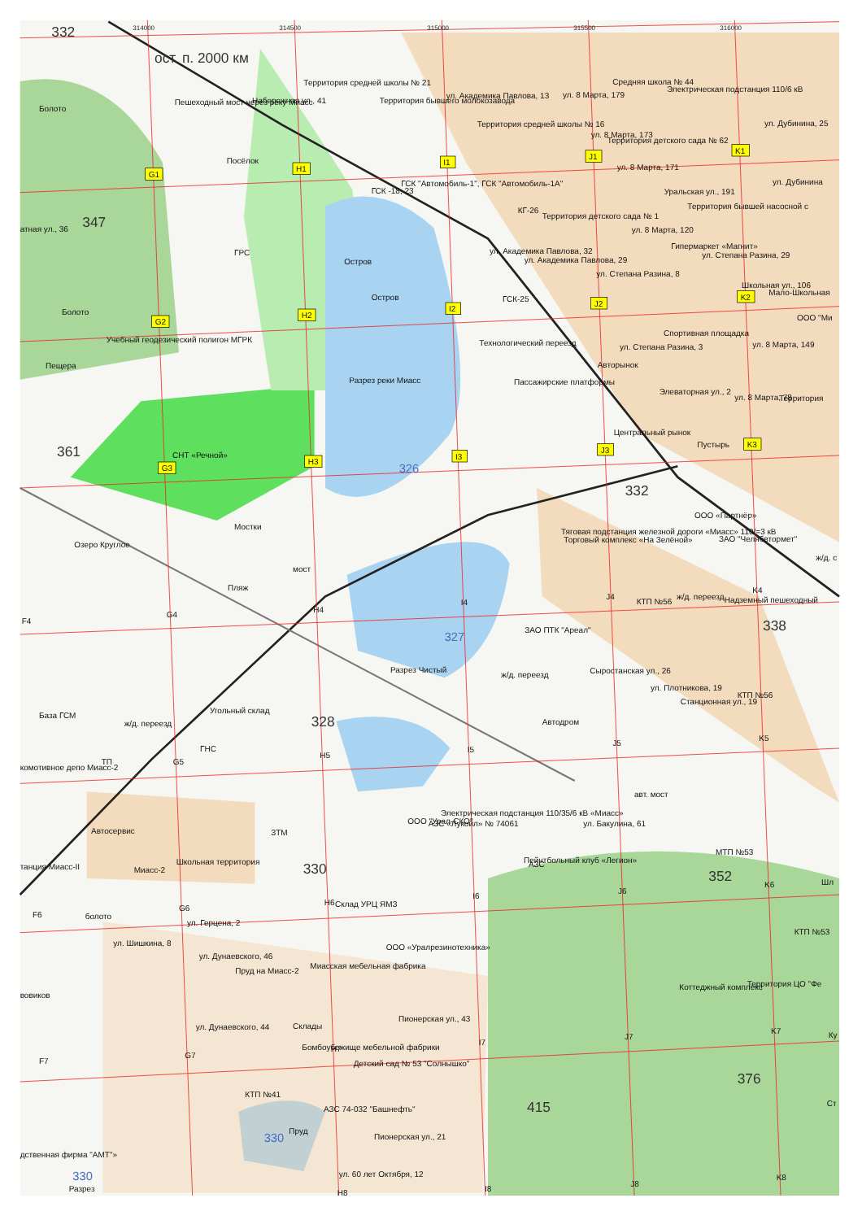314000
314500
315000
315500
316000
332
ост. п. 2000 км
Территория средней школы № 21
Средняя школа № 44
Электрическая подстанция 110/6 кВ
ул. Академика Павлова, 13
ул. 8 Марта, 179
Пешеходный мост через реку Миасс
Набережная ул., 41
Территория бывшего молокозавода
Болото
Территория средней школы № 16
ул. Дубинина, 25
ул. 8 Марта, 173
Территория детского сада № 62
Посёлок
ул. 8 Марта, 171
ГСК "Автомобиль-1", ГСК "Автомобиль-1А"
ул. Дубинина
ГСК -18; 23
Уральская ул., 191
Территория бывшей насосной с
КГ-26
Территория детского сада № 1
347
атная ул., 36
ул. 8 Марта, 120
Гипермаркет «Магнит»
ул. Академика Павлова, 32
ул. Степана Разина, 29
ГРС
ул. Академика Павлова, 29
Остров
ул. Степана Разина, 8
Школьная ул., 106
Мало-Школьная
Остров
ГСК-25
Болото
ООО "Ми
Спортивная площадка
Учебный геодезический полигон МГРК
Технологический переезд
ул. Степана Разина, 3
ул. 8 Марта, 149
Авторынок
Пещера
Разрез реки Миасс
Пассажирские платформы
Элеваторная ул., 2
ул. 8 Марта, 78
Территория
Центральный рынок
Пустырь
361
СНТ «Речной»
326
332
ООО «Партнёр»
Мостки
Тяговая подстанция железной дороги «Миасс» 110/=3 кВ
Торговый комплекс «На Зелёной»
ЗАО "Челябвтормет"
Озеро Круглое
ж/д. с
мост
Пляж
ж/д. переезд
Надземный пешеходный
КТП №56
338
ЗАО ПТК "Ареал"
327
Разрез Чистый
Сыростанская ул., 26
ж/д. переезд
ул. Плотникова, 19
КТП №56
Станционная ул., 19
Угольный склад
База ГСМ
ж/д. переезд
328
Автодром
ГНС
ТП
комотивное депо Миасс-2
авт. мост
Электрическая подстанция 110/35/6 кВ «Миасс»
ООО "Урал-СКО"
АЗС «Лукойл» № 74061
ул. Бакулина, 61
Автосервис
ЗТМ
Школьная территория
Пейнтбольный клуб «Легион»
АЗС
МТП №53
танция Миасс-II
Миасс-2
330
352
Шл
Склад УРЦ ЯМЗ
болото
ул. Герцена, 2
КТП №53
ул. Шишкина, 8
ООО «Уралрезинотехника»
ул. Дунаевского, 46
Миасская мебельная фабрика
Пруд на Миасс-2
Территория ЦО "Фе
Коттеджный комплекс
вовиков
Пионерская ул., 43
ул. Дунаевского, 44
Склады
Ку
Бомбоубежище мебельной фабрики
Детский сад № 53 "Солнышко"
376
КТП №41
Ст
АЗС 74-032 "Башнефть"
415
Пруд
330
Пионерская ул., 21
дственная фирма "АМТ"»
330
ул. 60 лет Октября, 12
Разрез
G1
H1
I1
J1
K1
G2
H2
I2
J2
K2
G3
H3
I3
J3
K3
F4
G4
H4
I4
J4
K4
G5
H5
I5
J5
K5
F6
G6
H6
I6
J6
K6
F7
G7
H7
I7
J7
K7
H8
I8
J8
K8